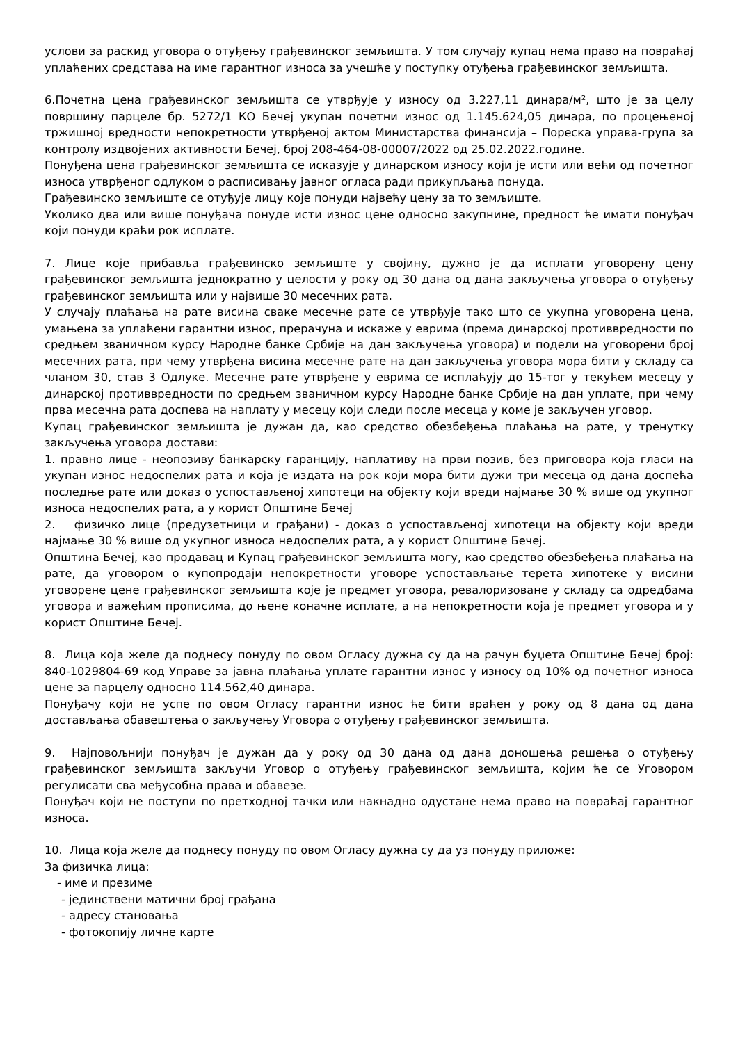услови за раскид уговора о отуђењу грађевинског земљишта. У том случају купац нема право на повраћај уплаћених средстава на име гарантног износа за учешће у поступку отуђења грађевинског земљишта.
6.Почетна цена грађевинског земљишта се утврђује у износу од 3.227,11 динара/м², што је за целу површину парцеле бр. 5272/1 КО Бечеј укупан почетни износ од 1.145.624,05 динара, по процењеној тржишној вредности непокретности утврђеној актом Министарства финансија – Пореска управа-група за контролу издвојених активности Бечеј, број 208-464-08-00007/2022 од 25.02.2022.године.
Понуђена цена грађевинског земљишта се исказује у динарском износу који је исти или већи од почетног износа утврђеног одлуком о расписивању јавног огласа ради прикупљања понуда.
Грађевинско земљиште се отуђује лицу које понуди највећу цену за то земљиште.
Уколико два или више понуђача понуде исти износ цене односно закупнине, предност ће имати понуђач који понуди краћи рок исплате.
7. Лице које прибавља грађевинско земљиште у својину, дужно је да исплати уговорену цену грађевинског земљишта једнократно у целости у року од 30 дана од дана закључења уговора о отуђењу грађевинског земљишта или у највише 30 месечних рата.
У случају плаћања на рате висина сваке месечне рате се утврђује тако што се укупна уговорена цена, умањена за уплаћени гарантни износ, прерачуна и искаже у еврима (према динарској противвредности по средњем званичном курсу Народне банке Србије на дан закључења уговора) и подели на уговорени број месечних рата, при чему утврђена висина месечне рате на дан закључења уговора мора бити у складу са чланом 30, став 3 Одлуке. Месечне рате утврђене у еврима се исплаћују до 15-тог у текућем месецу у динарској противвредности по средњем званичном курсу Народне банке Србије на дан уплате, при чему прва месечна рата доспева на наплату у месецу који следи после месеца у коме је закључен уговор.
Купац грађевинског земљишта је дужан да, као средство обезбеђења плаћања на рате, у тренутку закључења уговора достави:
1. правно лице - неопозиву банкарску гаранцију, наплативу на први позив, без приговора која гласи на укупан износ недоспелих рата и која је издата на рок који мора бити дужи три месеца од дана доспећа последње рате или доказ о успостављеној хипотеци на објекту који вреди најмање 30 % више од укупног износа недоспелих рата, а у корист Општине Бечеј
2. физичко лице (предузетници и грађани) - доказ о успостављеној хипотеци на објекту који вреди најмање 30 % више од укупног износа недоспелих рата, а у корист Општине Бечеј.
Општина Бечеј, као продавац и Купац грађевинског земљишта могу, као средство обезбеђења плаћања на рате, да уговором о купопродаји непокретности уговоре успостављање терета хипотеке у висини уговорене цене грађевинског земљишта које је предмет уговора, ревалоризоване у складу са одредбама уговора и важећим прописима, до њене коначне исплате, а на непокретности која је предмет уговора и у корист Општине Бечеј.
8. Лица која желе да поднесу понуду по овом Огласу дужна су да на рачун буџета Општине Бечеј број: 840-1029804-69 код Управе за јавна плаћања уплате гарантни износ у износу од 10% од почетног износа цене за парцелу односно 114.562,40 динара.
Понуђачу који не успе по овом Огласу гарантни износ ће бити враћен у року од 8 дана од дана достављања обавештења о закључењу Уговора о отуђењу грађевинског земљишта.
9. Најповољнији понуђач је дужан да у року од 30 дана од дана доношења решења о отуђењу грађевинског земљишта закључи Уговор о отуђењу грађевинског земљишта, којим ће се Уговором регулисати сва међусобна права и обавезе.
Понуђач који не поступи по претходној тачки или накнадно одустане нема право на повраћај гарантног износа.
10. Лица која желе да поднесу понуду по овом Огласу дужна су да уз понуду приложе:
За физичка лица:
- име и презиме
- јединствени матични број грађана
- адресу становања
- фотокопију личне карте